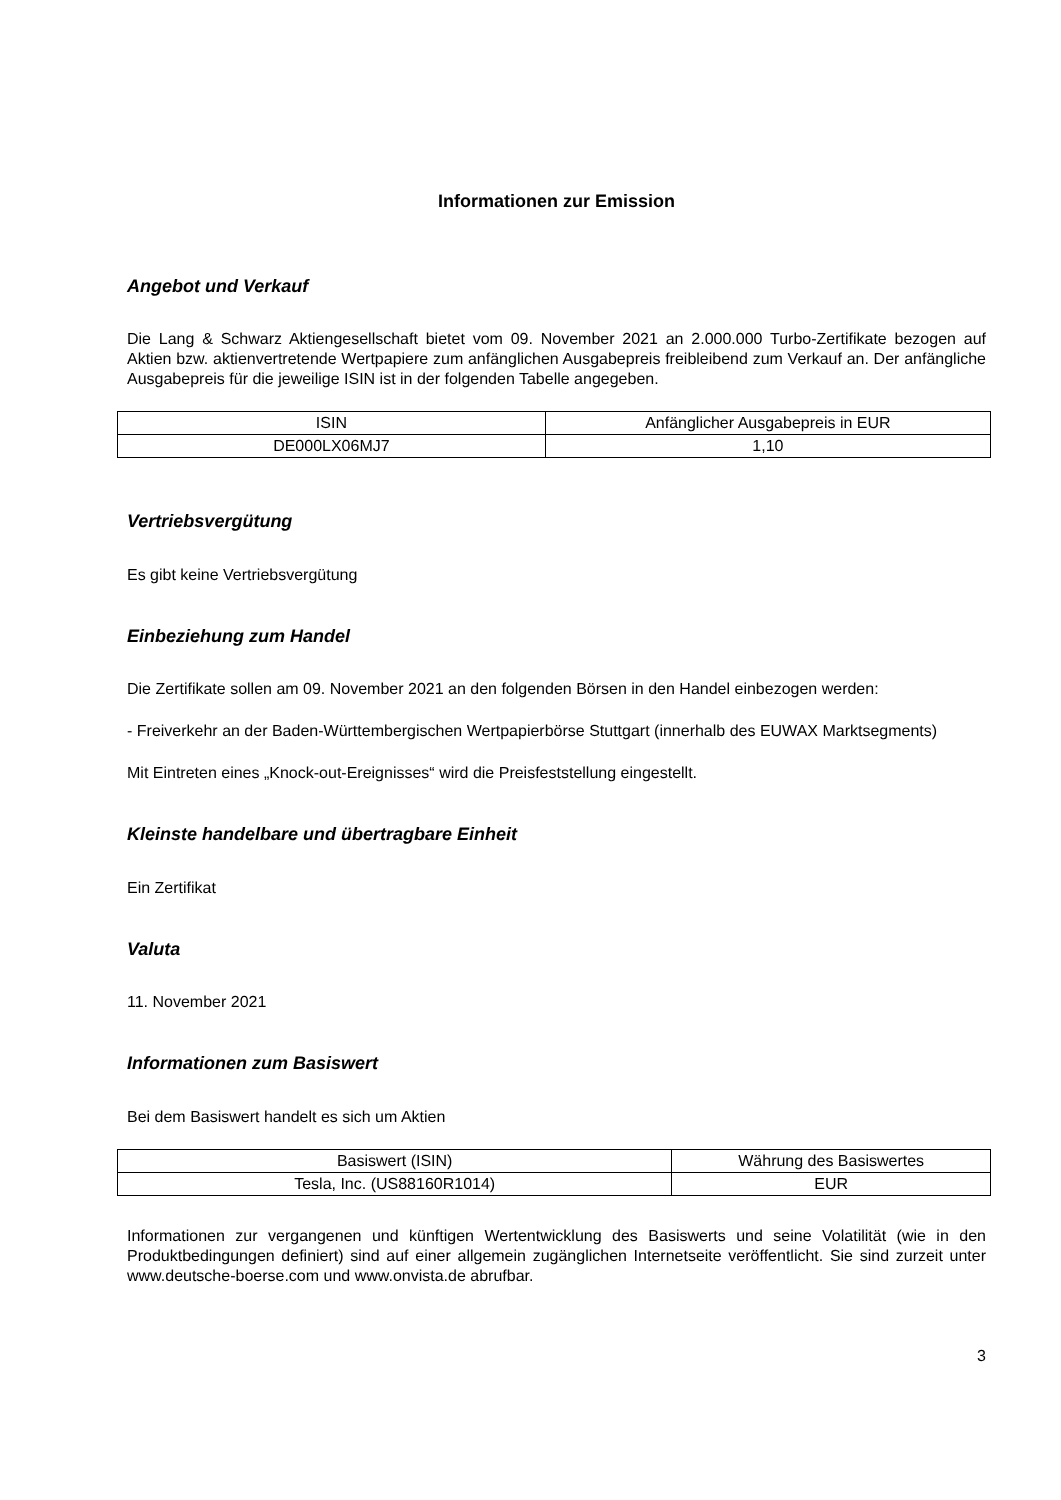Informationen zur Emission
Angebot und Verkauf
Die Lang & Schwarz Aktiengesellschaft bietet vom 09. November 2021 an 2.000.000 Turbo-Zertifikate bezogen auf Aktien bzw. aktienvertretende Wertpapiere zum anfänglichen Ausgabepreis freibleibend zum Verkauf an. Der anfängliche Ausgabepreis für die jeweilige ISIN ist in der folgenden Tabelle angegeben.
| ISIN | Anfänglicher Ausgabepreis in EUR |
| DE000LX06MJ7 | 1,10 |
Vertriebsvergütung
Es gibt keine Vertriebsvergütung
Einbeziehung zum Handel
Die Zertifikate sollen am 09. November 2021 an den folgenden Börsen in den Handel einbezogen werden:
- Freiverkehr an der Baden-Württembergischen Wertpapierbörse Stuttgart (innerhalb des EUWAX Marktsegments)
Mit Eintreten eines „Knock-out-Ereignisses“ wird die Preisfeststellung eingestellt.
Kleinste handelbare und übertragbare Einheit
Ein Zertifikat
Valuta
11. November 2021
Informationen zum Basiswert
Bei dem Basiswert handelt es sich um Aktien
| Basiswert (ISIN) | Währung des Basiswertes |
| Tesla, Inc. (US88160R1014) | EUR |
Informationen zur vergangenen und künftigen Wertentwicklung des Basiswerts und seine Volatilität (wie in den Produktbedingungen definiert) sind auf einer allgemein zugänglichen Internetseite veröffentlicht. Sie sind zurzeit unter www.deutsche-boerse.com und www.onvista.de abrufbar.
3